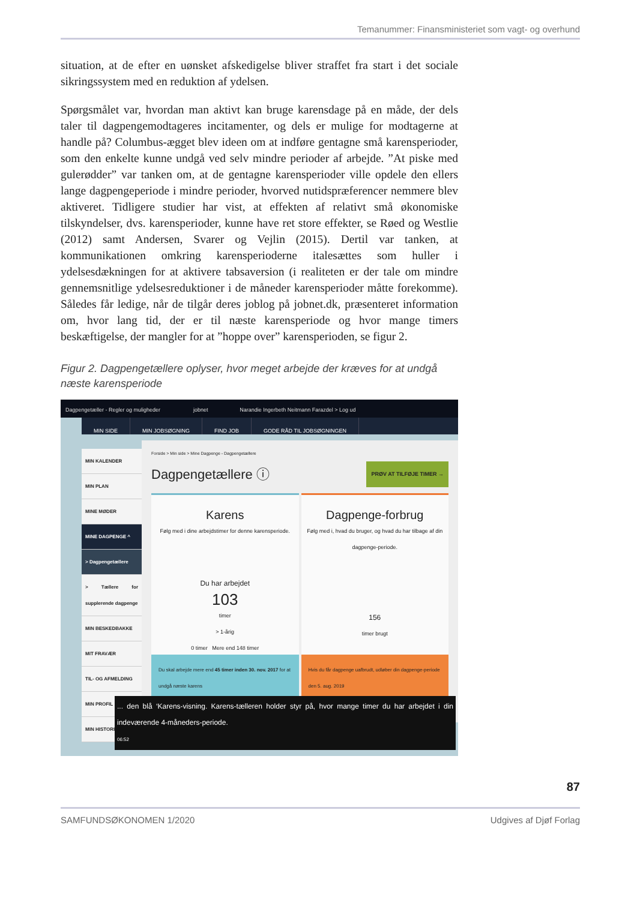Temanummer: Finansministeriet som vagt- og overhund
situation, at de efter en uønsket afskedigelse bliver straffet fra start i det sociale sikringssystem med en reduktion af ydelsen.
Spørgsmålet var, hvordan man aktivt kan bruge karensdage på en måde, der dels taler til dagpengemodtageres incitamenter, og dels er mulige for modtagerne at handle på? Columbus-ægget blev ideen om at indføre gentagne små karensperioder, som den enkelte kunne undgå ved selv mindre perioder af arbejde. ”At piske med gulerødder” var tanken om, at de gentagne karensperioder ville opdele den ellers lange dagpengeperiode i mindre perioder, hvorved nutidspræferencer nemmere blev aktiveret. Tidligere studier har vist, at effekten af relativt små økonomiske tilskyndelser, dvs. karensperioder, kunne have ret store effekter, se Røed og Westlie (2012) samt Andersen, Svarer og Vejlin (2015). Dertil var tanken, at kommunikationen omkring karensperioderne italesættes som huller i ydelsesdækningen for at aktivere tabsaversion (i realiteten er der tale om mindre gennemsnitlige ydelsesreduktioner i de måneder karensperioder måtte forekomme). Således får ledige, når de tilgår deres joblog på jobnet.dk, præsenteret information om, hvor lang tid, der er til næste karensperiode og hvor mange timers beskæftigelse, der mangler for at ”hoppe over” karensperioden, se figur 2.
Figur 2. Dagpengetællere oplyser, hvor meget arbejde der kræves for at undgå næste karensperiode
Dagpengetæller - Regler og muligheder jobnet Narandie Ingerbeth Neitmann Farazdel > Log ud
MIN SIDE MIN JOBSØGNING FIND JOB GODE RÅD TIL JOBSØGNINGEN
MIN KALENDER
MIN PLAN
MINE MØDER
MINE DAGPENGE ^
> Dagpengetællere
> Tællere for supplerende dagpenge
MIN BESKEDBAKKE
MIT FRAVÆR
TIL- OG AFMELDING
MIN PROFIL
MIN HISTORIK
Forside > Min side > Mine Dagpenge - Dagpengetællere
Dagpengetællere ⓘ PRØV AT TILFØJE TIMER →
Karens
Følg med i dine arbejdstimer for denne karensperiode.
Du har arbejdet
103
timer
> 1-årig
0 timer Mere end 148 timer
Du skal arbejde mere end 45 timer inden 30. nov. 2017 for at undgå næste karens
Dagpenge-forbrug
Følg med i, hvad du bruger, og hvad du har tilbage af din dagpenge-periode.
156
timer brugt
Hvis du får dagpenge uafbrudt, udløber din dagpenge-periode den 5. aug. 2019
... den blå ‘Karens-visning. Karens-tælleren holder styr på, hvor mange timer du har arbejdet i din indeværende 4-måneders-periode.
06:52
87
SAMFUNDSØKONOMEN 1/2020 Udgives af Djøf Forlag